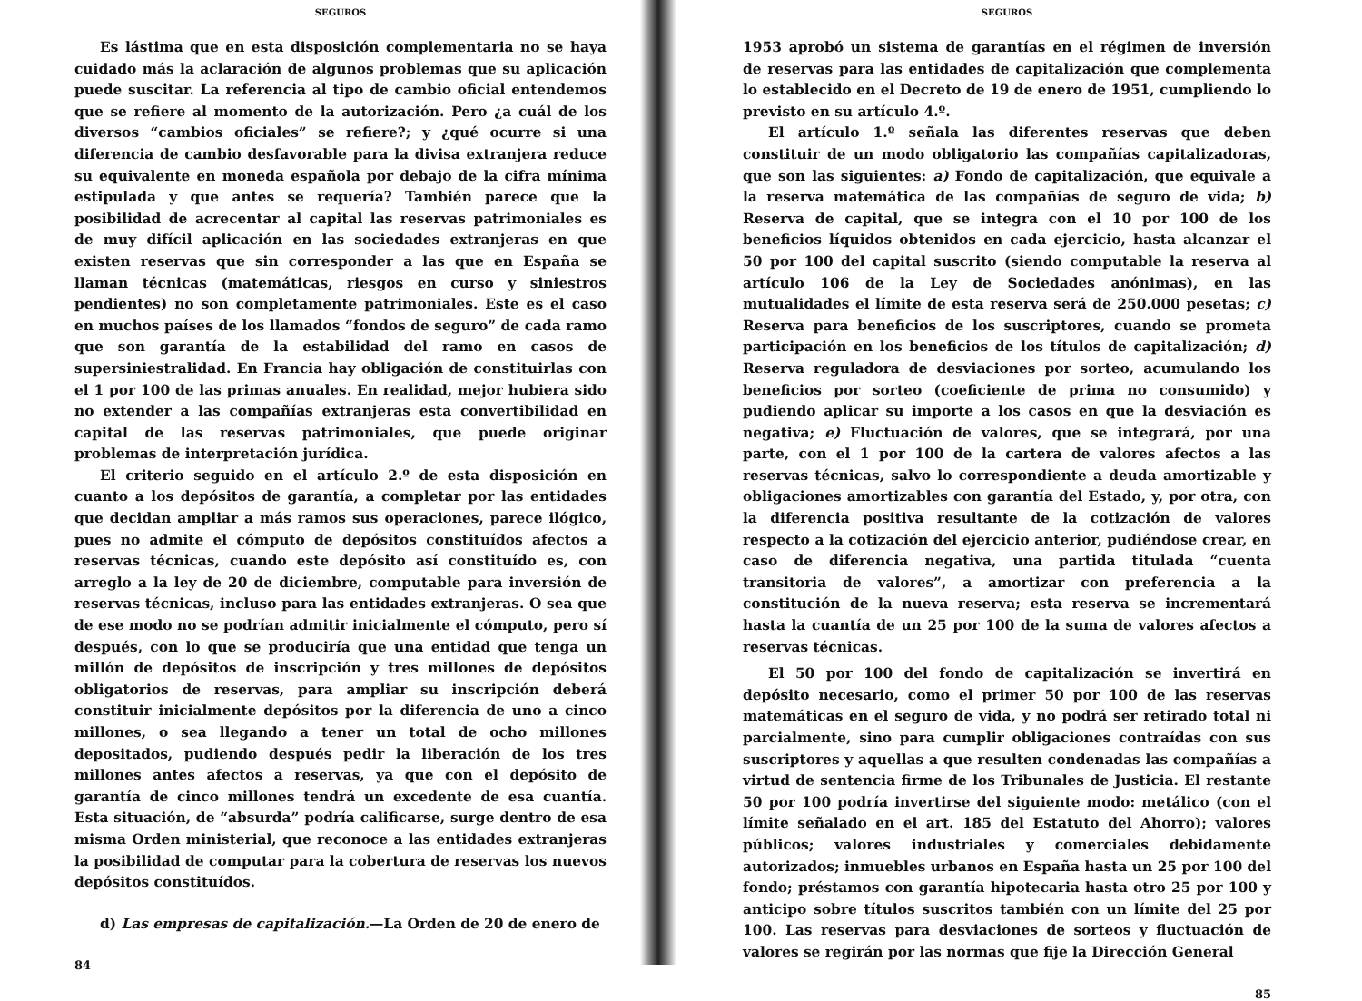SEGUROS
Es lástima que en esta disposición complementaria no se haya cuidado más la aclaración de algunos problemas que su aplicación puede suscitar. La referencia al tipo de cambio oficial entendemos que se refiere al momento de la autorización. Pero ¿a cuál de los diversos “cambios oficiales” se refiere?; y ¿qué ocurre si una diferencia de cambio desfavorable para la divisa extranjera reduce su equivalente en moneda española por debajo de la cifra mínima estipulada y que antes se requería? También parece que la posibilidad de acrecentar al capital las reservas patrimoniales es de muy difícil aplicación en las sociedades extranjeras en que existen reservas que sin corresponder a las que en España se llaman técnicas (matemáticas, riesgos en curso y siniestros pendientes) no son completamente patrimoniales. Este es el caso en muchos países de los llamados “fondos de seguro” de cada ramo que son garantía de la estabilidad del ramo en casos de supersiniestralidad. En Francia hay obligación de constituirlas con el 1 por 100 de las primas anuales. En realidad, mejor hubiera sido no extender a las compañías extranjeras esta convertibilidad en capital de las reservas patrimoniales, que puede originar problemas de interpretación jurídica.
El criterio seguido en el artículo 2.º de esta disposición en cuanto a los depósitos de garantía, a completar por las entidades que decidan ampliar a más ramos sus operaciones, parece ilógico, pues no admite el cómputo de depósitos constituídos afectos a reservas técnicas, cuando este depósito así constituído es, con arreglo a la ley de 20 de diciembre, computable para inversión de reservas técnicas, incluso para las entidades extranjeras. O sea que de ese modo no se podrían admitir inicialmente el cómputo, pero sí después, con lo que se produciría que una entidad que tenga un millón de depósitos de inscripción y tres millones de depósitos obligatorios de reservas, para ampliar su inscripción deberá constituir inicialmente depósitos por la diferencia de uno a cinco millones, o sea llegando a tener un total de ocho millones depositados, pudiendo después pedir la liberación de los tres millones antes afectos a reservas, ya que con el depósito de garantía de cinco millones tendrá un excedente de esa cuantía. Esta situación, de “absurda” podría calificarse, surge dentro de esa misma Orden ministerial, que reconoce a las entidades extranjeras la posibilidad de computar para la cobertura de reservas los nuevos depósitos constituídos.
d) Las empresas de capitalización.—La Orden de 20 de enero de
84
SEGUROS
1953 aprobó un sistema de garantías en el régimen de inversión de reservas para las entidades de capitalización que complementa lo establecido en el Decreto de 19 de enero de 1951, cumpliendo lo previsto en su artículo 4.º.
El artículo 1.º señala las diferentes reservas que deben constituir de un modo obligatorio las compañías capitalizadoras, que son las siguientes: a) Fondo de capitalización, que equivale a la reserva matemática de las compañías de seguro de vida; b) Reserva de capital, que se integra con el 10 por 100 de los beneficios líquidos obtenidos en cada ejercicio, hasta alcanzar el 50 por 100 del capital suscrito (siendo computable la reserva al artículo 106 de la Ley de Sociedades anónimas), en las mutualidades el límite de esta reserva será de 250.000 pesetas; c) Reserva para beneficios de los suscriptores, cuando se prometa participación en los beneficios de los títulos de capitalización; d) Reserva reguladora de desviaciones por sorteo, acumulando los beneficios por sorteo (coeficiente de prima no consumido) y pudiendo aplicar su importe a los casos en que la desviación es negativa; e) Fluctuación de valores, que se integrará, por una parte, con el 1 por 100 de la cartera de valores afectos a las reservas técnicas, salvo lo correspondiente a deuda amortizable y obligaciones amortizables con garantía del Estado, y, por otra, con la diferencia positiva resultante de la cotización de valores respecto a la cotización del ejercicio anterior, pudiéndose crear, en caso de diferencia negativa, una partida titulada “cuenta transitoria de valores”, a amortizar con preferencia a la constitución de la nueva reserva; esta reserva se incrementará hasta la cuantía de un 25 por 100 de la suma de valores afectos a reservas técnicas.
El 50 por 100 del fondo de capitalización se invertirá en depósito necesario, como el primer 50 por 100 de las reservas matemáticas en el seguro de vida, y no podrá ser retirado total ni parcialmente, sino para cumplir obligaciones contraídas con sus suscriptores y aquellas a que resulten condenadas las compañías a virtud de sentencia firme de los Tribunales de Justicia. El restante 50 por 100 podría invertirse del siguiente modo: metálico (con el límite señalado en el art. 185 del Estatuto del Ahorro); valores públicos; valores industriales y comerciales debidamente autorizados; inmuebles urbanos en España hasta un 25 por 100 del fondo; préstamos con garantía hipotecaria hasta otro 25 por 100 y anticipo sobre títulos suscritos también con un límite del 25 por 100. Las reservas para desviaciones de sorteos y fluctuación de valores se regirán por las normas que fije la Dirección General
85